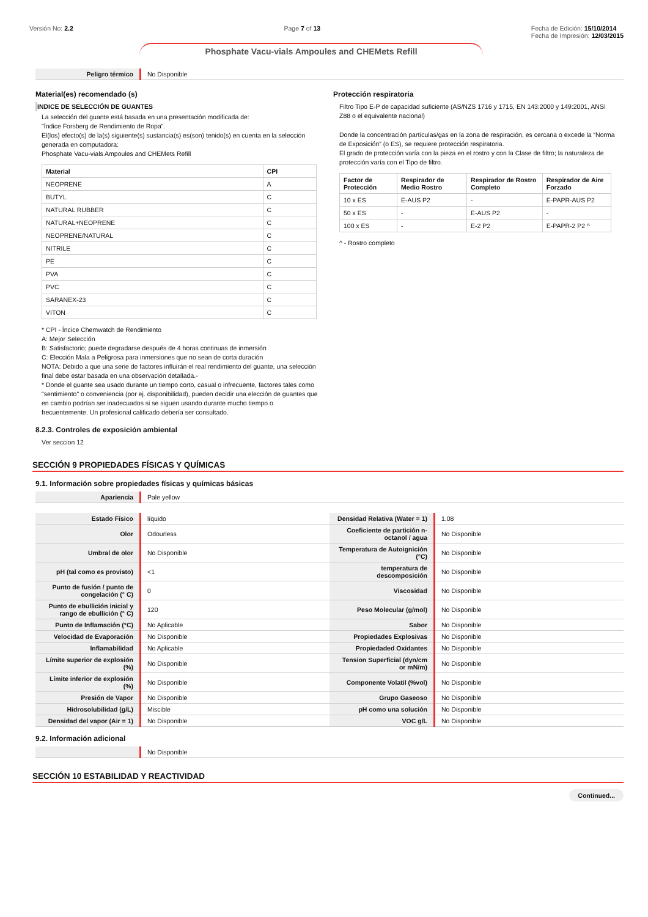Versión No: 2.2 Page 7 of 13 Fecha de Edición: 15/10/2014
Fecha de Impresión: 12/03/2015
Phosphate Vacu-vials Ampoules and CHEMets Refill
| Peligro térmico | No Disponible |
Material(es) recomendado (s)
INDICE DE SELECCIÓN DE GUANTES
La selección del guante está basada en una presentación modificada de:
"Índice Forsberg de Rendimiento de Ropa".
El(los) efecto(s) de la(s) siguiente(s) sustancia(s) es(son) tenido(s) en cuenta en la selección generada en computadora:
Phosphate Vacu-vials Ampoules and CHEMets Refill
| Material | CPI |
| --- | --- |
| NEOPRENE | A |
| BUTYL | C |
| NATURAL RUBBER | C |
| NATURAL+NEOPRENE | C |
| NEOPRENE/NATURAL | C |
| NITRILE | C |
| PE | C |
| PVA | C |
| PVC | C |
| SARANEX-23 | C |
| VITON | C |
* CPI - Íncice Chemwatch de Rendimiento
A: Mejor Selección
B: Satisfactorio; puede degradarse después de 4 horas continuas de inmersión
C: Elección Mala a Peligrosa para inmersiones que no sean de corta duración
NOTA: Debido a que una serie de factores influirán el real rendimiento del guante, una selección final debe estar basada en una observación detallada.-
* Donde el guante sea usado durante un tiempo corto, casual o infrecuente, factores tales como "sentimiento" o conveniencia (por ej. disponibilidad), pueden decidir una elección de guantes que en cambio podrían ser inadecuados si se siguen usando durante mucho tiempo o frecuentemente. Un profesional calificado debería ser consultado.
Protección respiratoria
Filtro Tipo E-P de capacidad suficiente (AS/NZS 1716 y 1715, EN 143:2000 y 149:2001, ANSI Z88 o el equivalente nacional)
Donde la concentración partículas/gas en la zona de respiración, es cercana o excede la “Norma de Exposición” (o ES), se requiere protección respiratoria.
El grado de protección varía con la pieza en el rostro y con la Clase de filtro; la naturaleza de protección varía con el Tipo de filtro.
| Factor de Protección | Respirador de Medio Rostro | Respirador de Rostro Completo | Respirador de Aire Forzado |
| --- | --- | --- | --- |
| 10 x ES | E-AUS P2 | - | E-PAPR-AUS P2 |
| 50 x ES | - | E-AUS P2 | - |
| 100 x ES | - | E-2 P2 | E-PAPR-2 P2 ^ |
^ - Rostro completo
8.2.3. Controles de exposición ambiental
Ver seccion 12
SECCIÓN 9 PROPIEDADES FÍSICAS Y QUÍMICAS
9.1. Información sobre propiedades físicas y químicas básicas
| Apariencia | Pale yellow |
| Estado Físico | líquido | Densidad Relativa (Water = 1) | 1.08 |
| Olor | Odourless | Coeficiente de partición n-octanol / agua | No Disponible |
| Umbral de olor | No Disponible | Temperatura de Autoignición (°C) | No Disponible |
| pH (tal como es provisto) | <1 | temperatura de descomposición | No Disponible |
| Punto de fusión / punto de congelación (° C) | 0 | Viscosidad | No Disponible |
| Punto de ebullición inicial y rango de ebullición (° C) | 120 | Peso Molecular (g/mol) | No Disponible |
| Punto de Inflamación (°C) | No Aplicable | Sabor | No Disponible |
| Velocidad de Evaporación | No Disponible | Propiedades Explosivas | No Disponible |
| Inflamabilidad | No Aplicable | Propiedaded Oxidantes | No Disponible |
| Límite superior de explosión (%) | No Disponible | Tension Superficial (dyn/cm or mN/m) | No Disponible |
| Límite inferior de explosión (%) | No Disponible | Componente Volatil (%vol) | No Disponible |
| Presión de Vapor | No Disponible | Grupo Gaseoso | No Disponible |
| Hidrosolubilidad (g/L) | Miscible | pH como una solución | No Disponible |
| Densidad del vapor (Air = 1) | No Disponible | VOC g/L | No Disponible |
9.2. Información adicional
| | No Disponible |
SECCIÓN 10 ESTABILIDAD Y REACTIVIDAD
Continued...